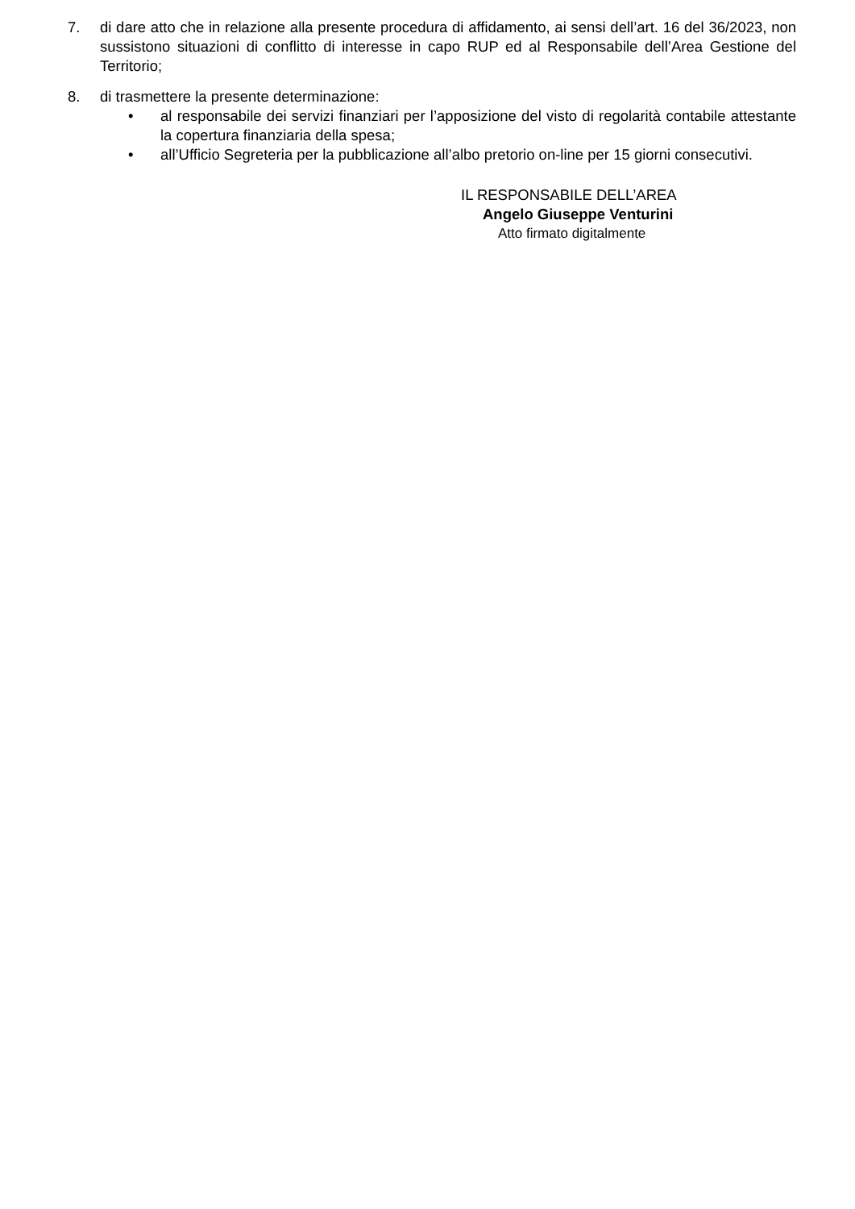7. di dare atto che in relazione alla presente procedura di affidamento, ai sensi dell’art. 16 del 36/2023, non sussistono situazioni di conflitto di interesse in capo RUP ed al Responsabile dell’Area Gestione del Territorio;
8. di trasmettere la presente determinazione:
• al responsabile dei servizi finanziari per l’apposizione del visto di regolarità contabile attestante la copertura finanziaria della spesa;
• all’Ufficio Segreteria per la pubblicazione all’albo pretorio on-line per 15 giorni consecutivi.
IL RESPONSABILE DELL’AREA
Angelo Giuseppe Venturini
Atto firmato digitalmente